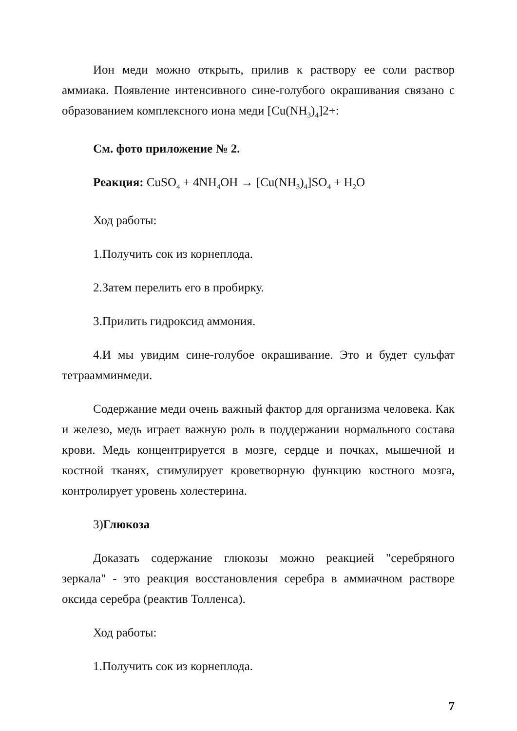Ион меди можно открыть, прилив к раствору ее соли раствор аммиака. Появление интенсивного сине-голубого окрашивания связано с образованием комплексного иона меди [Cu(NH<sub>3</sub>)<sub>4</sub>]2+:
См. фото приложение № 2.
Реакция: CuSO<sub>4</sub> + 4NH<sub>4</sub>OH → [Cu(NH<sub>3</sub>)<sub>4</sub>]SO<sub>4</sub> + H<sub>2</sub>O
Ход работы:
1.Получить сок из корнеплода.
2.Затем перелить его в пробирку.
3.Прилить гидроксид аммония.
4.И мы увидим сине-голубое окрашивание. Это и будет сульфат тетраамминмеди.
Содержание меди очень важный фактор для организма человека. Как и железо, медь играет важную роль в поддержании нормального состава крови. Медь концентрируется в мозге, сердце и почках, мышечной и костной тканях, стимулирует кроветворную функцию костного мозга, контролирует уровень холестерина.
3)Глюкоза
Доказать содержание глюкозы можно реакцией "серебряного зеркала" - это реакция восстановления серебра в аммиачном растворе оксида серебра (реактив Толленса).
Ход работы:
1.Получить сок из корнеплода.
7